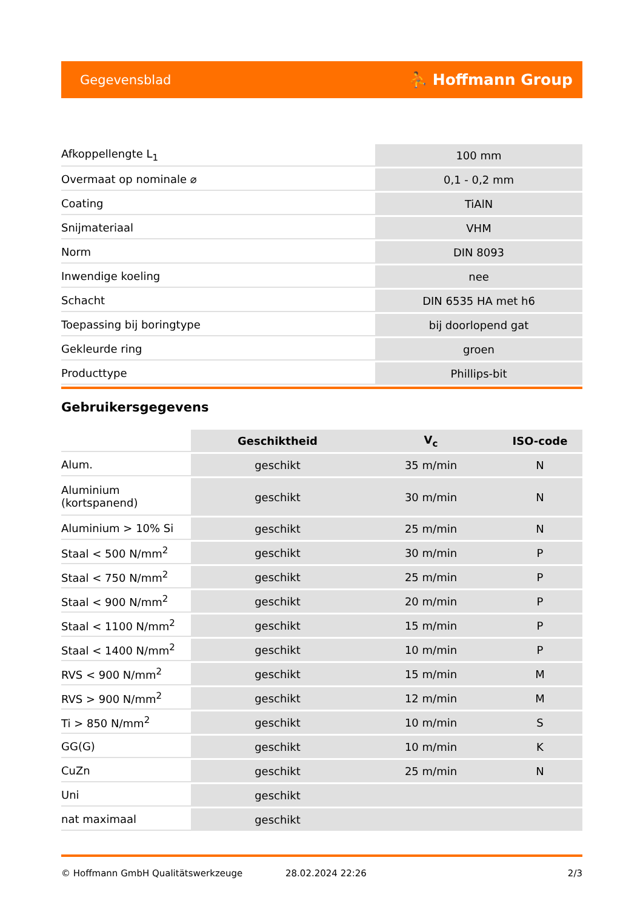Gegevensblad ⛹ Hoffmann Group
| Afkoppellengte L<sub>1</sub> | 100 mm |
| Overmaat op nominale ⌀ | 0,1 - 0,2 mm |
| Coating | TiAlN |
| Snijmateriaal | VHM |
| Norm | DIN 8093 |
| Inwendige koeling | nee |
| Schacht | DIN 6535 HA met h6 |
| Toepassing bij boringtype | bij doorlopend gat |
| Gekleurde ring | groen |
| Producttype | Phillips-bit |
Gebruikersgegevens
| | Geschiktheid | V<sub>c</sub> | ISO-code |
| --- | --- | --- | --- |
| Alum. | geschikt | 35 m/min | N |
| Aluminium (kortspanend) | geschikt | 30 m/min | N |
| Aluminium > 10% Si | geschikt | 25 m/min | N |
| Staal < 500 N/mm<sup>2</sup> | geschikt | 30 m/min | P |
| Staal < 750 N/mm<sup>2</sup> | geschikt | 25 m/min | P |
| Staal < 900 N/mm<sup>2</sup> | geschikt | 20 m/min | P |
| Staal < 1100 N/mm<sup>2</sup> | geschikt | 15 m/min | P |
| Staal < 1400 N/mm<sup>2</sup> | geschikt | 10 m/min | P |
| RVS < 900 N/mm<sup>2</sup> | geschikt | 15 m/min | M |
| RVS > 900 N/mm<sup>2</sup> | geschikt | 12 m/min | M |
| Ti > 850 N/mm<sup>2</sup> | geschikt | 10 m/min | S |
| GG(G) | geschikt | 10 m/min | K |
| CuZn | geschikt | 25 m/min | N |
| Uni | geschikt | | |
| nat maximaal | geschikt | | |
© Hoffmann GmbH Qualitätswerkzeuge 28.02.2024 22:26 2/3